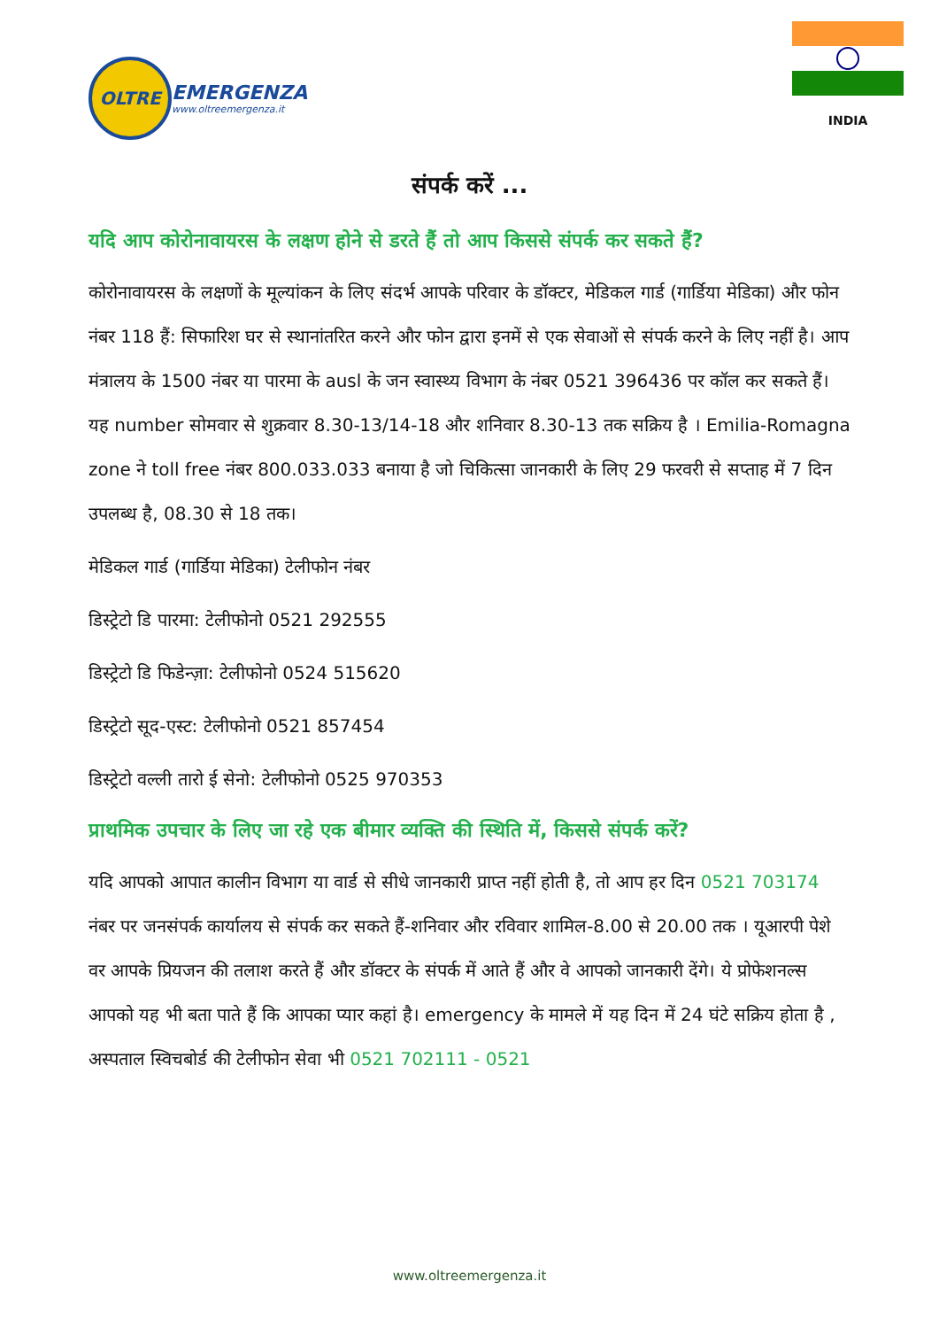OLTRE
EMERGENZA
www.oltreemergenza.it
INDIA
संपर्क करें ...
यदि आप कोरोनावायरस के लक्षण होने से डरते हैं तो आप किससे संपर्क कर सकते हैं?
कोरोनावायरस के लक्षणों के मूल्यांकन के लिए संदर्भ आपके परिवार के डॉक्टर, मेडिकल गार्ड (गार्डिया मेडिका) और फोन नंबर 118 हैं: सिफारिश घर से स्थानांतरित करने और फोन द्वारा इनमें से एक सेवाओं से संपर्क करने के लिए नहीं है। आप मंत्रालय के 1500 नंबर या पारमा के ausl के जन स्वास्थ्य विभाग के नंबर 0521 396436 पर कॉल कर सकते हैं। यह number सोमवार से शुक्रवार 8.30-13/14-18 और शनिवार 8.30-13 तक सक्रिय है । Emilia-Romagna zone ने toll free नंबर 800.033.033 बनाया है जो चिकित्सा जानकारी के लिए 29 फरवरी से सप्ताह में 7 दिन उपलब्ध है, 08.30 से 18 तक।
मेडिकल गार्ड (गार्डिया मेडिका) टेलीफोन नंबर
डिस्ट्रेटो डि पारमा: टेलीफोनो 0521 292555
डिस्ट्रेटो डि फिडेन्ज़ा: टेलीफोनो 0524 515620
डिस्ट्रेटो सूद-एस्ट: टेलीफोनो 0521 857454
डिस्ट्रेटो वल्ली तारो ई सेनो: टेलीफोनो 0525 970353
प्राथमिक उपचार के लिए जा रहे एक बीमार व्यक्ति की स्थिति में, किससे संपर्क करें?
यदि आपको आपात कालीन विभाग या वार्ड से सीधे जानकारी प्राप्त नहीं होती है, तो आप हर दिन 0521 703174 नंबर पर जनसंपर्क कार्यालय से संपर्क कर सकते हैं-शनिवार और रविवार शामिल-8.00 से 20.00 तक । यूआरपी पेशे वर आपके प्रियजन की तलाश करते हैं और डॉक्टर के संपर्क में आते हैं और वे आपको जानकारी देंगे। ये प्रोफेशनल्स आपको यह भी बता पाते हैं कि आपका प्यार कहां है। emergency के मामले में यह दिन में 24 घंटे सक्रिय होता है , अस्पताल स्विचबोर्ड की टेलीफोन सेवा भी 0521 702111 - 0521
www.oltreemergenza.it